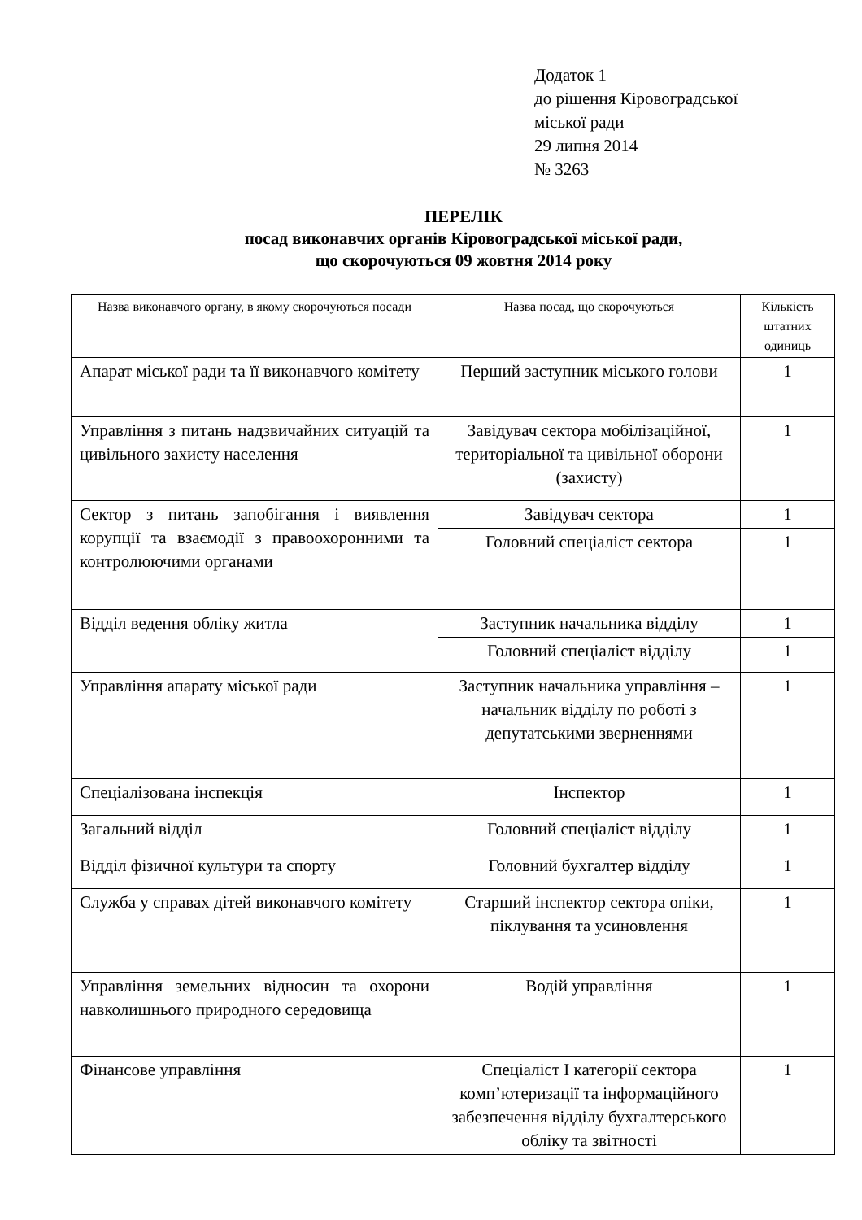Додаток 1
до рішення Кіровоградської
міської ради
29 липня 2014
№ 3263
ПЕРЕЛІК
посад виконавчих органів Кіровоградської міської ради,
що скорочуються 09 жовтня 2014 року
| Назва виконавчого органу, в якому скорочуються посади | Назва посад, що скорочуються | Кількість штатних одиниць |
| --- | --- | --- |
| Апарат міської ради та її виконавчого комітету | Перший заступник міського голови | 1 |
| Управління з питань надзвичайних ситуацій та цивільного захисту населення | Завідувач сектора мобілізаційної, територіальної та цивільної оборони (захисту) | 1 |
| Сектор з питань запобігання і виявлення корупції та взаємодії з правоохоронними та контролюючими органами | Завідувач сектора | 1 |
| | Головний спеціаліст сектора | 1 |
| Відділ ведення обліку житла | Заступник начальника відділу | 1 |
| | Головний спеціаліст відділу | 1 |
| Управління апарату міської ради | Заступник начальника управління – начальник відділу по роботі з депутатськими зверненнями | 1 |
| Спеціалізована інспекція | Інспектор | 1 |
| Загальний відділ | Головний спеціаліст відділу | 1 |
| Відділ фізичної культури та спорту | Головний бухгалтер відділу | 1 |
| Служба у справах дітей виконавчого комітету | Старший інспектор сектора опіки, піклування та усиновлення | 1 |
| Управління земельних відносин та охорони навколишнього природного середовища | Водій управління | 1 |
| Фінансове управління | Спеціаліст І категорії сектора комп’ютеризації та інформаційного забезпечення відділу бухгалтерського обліку та звітності | 1 |